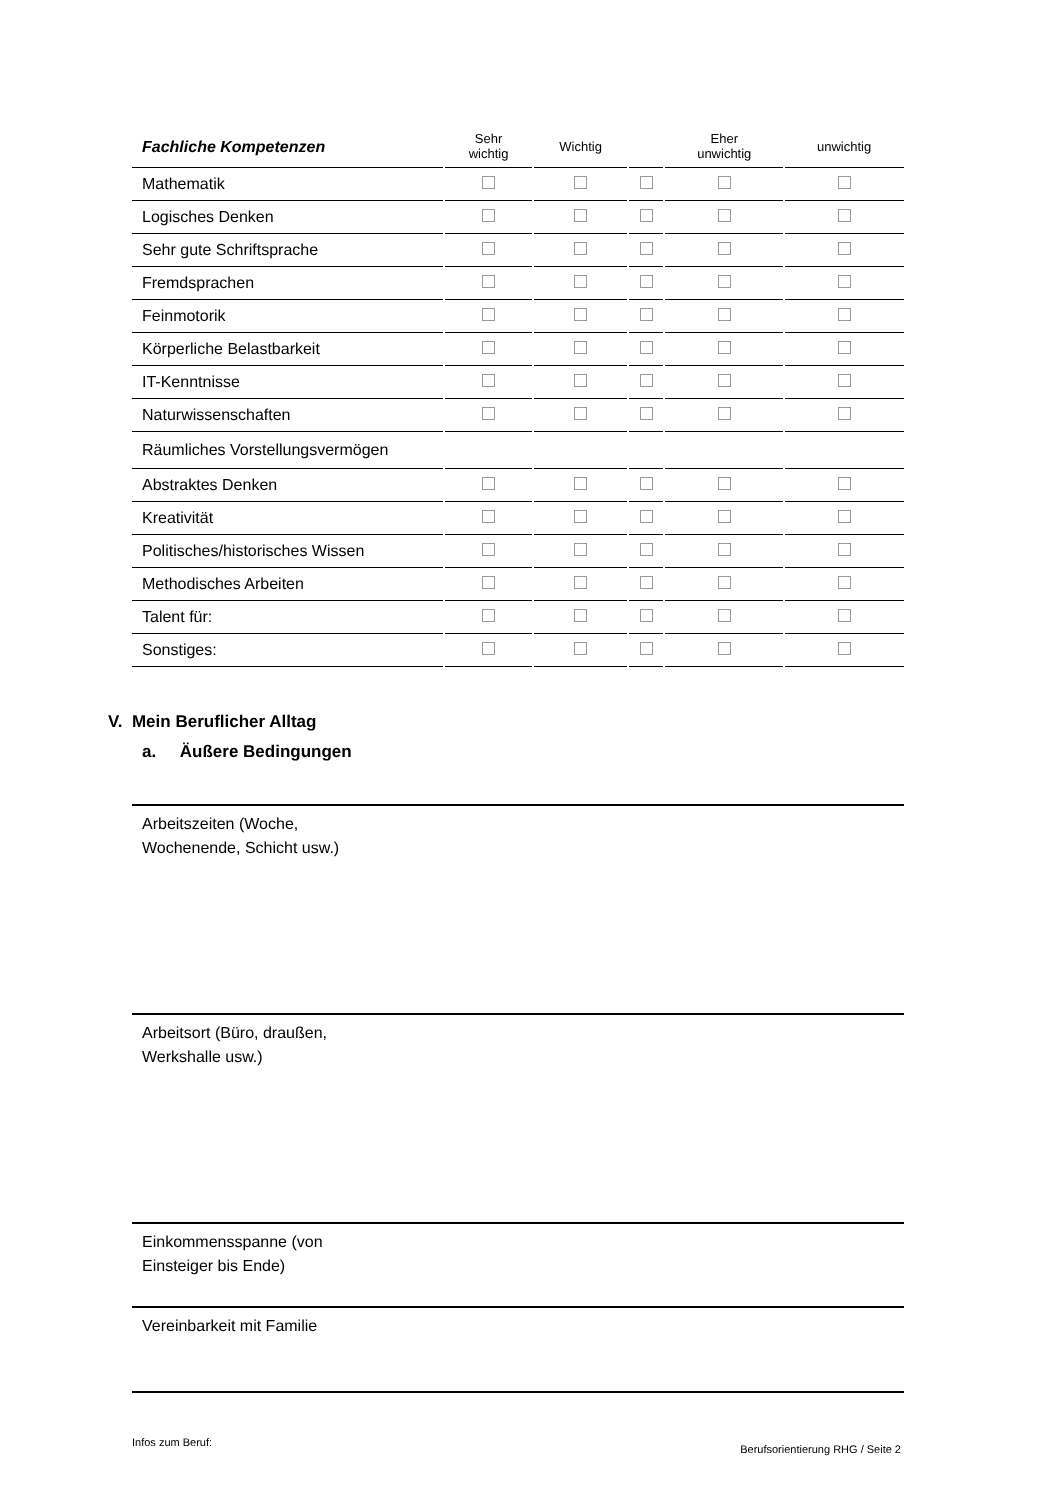| Fachliche Kompetenzen | Sehr wichtig | Wichtig | | Eher unwichtig | unwichtig |
| --- | --- | --- | --- | --- | --- |
| Mathematik | | | | | |
| Logisches Denken | | | | | |
| Sehr gute Schriftsprache | | | | | |
| Fremdsprachen | | | | | |
| Feinmotorik | | | | | |
| Körperliche Belastbarkeit | | | | | |
| IT-Kenntnisse | | | | | |
| Naturwissenschaften | | | | | |
| Räumliches Vorstellungsvermögen | | | | | |
| Abstraktes Denken | | | | | |
| Kreativität | | | | | |
| Politisches/historisches Wissen | | | | | |
| Methodisches Arbeiten | | | | | |
| Talent für: | | | | | |
| Sonstiges: | | | | | |
V. Mein Beruflicher Alltag
a. Äußere Bedingungen
Arbeitszeiten (Woche,
Wochenende, Schicht usw.)
Arbeitsort (Büro, draußen,
Werkshalle usw.)
Einkommensspanne (von
Einsteiger bis Ende)
Vereinbarkeit mit Familie
Infos zum Beruf:
Berufsorientierung RHG / Seite 2